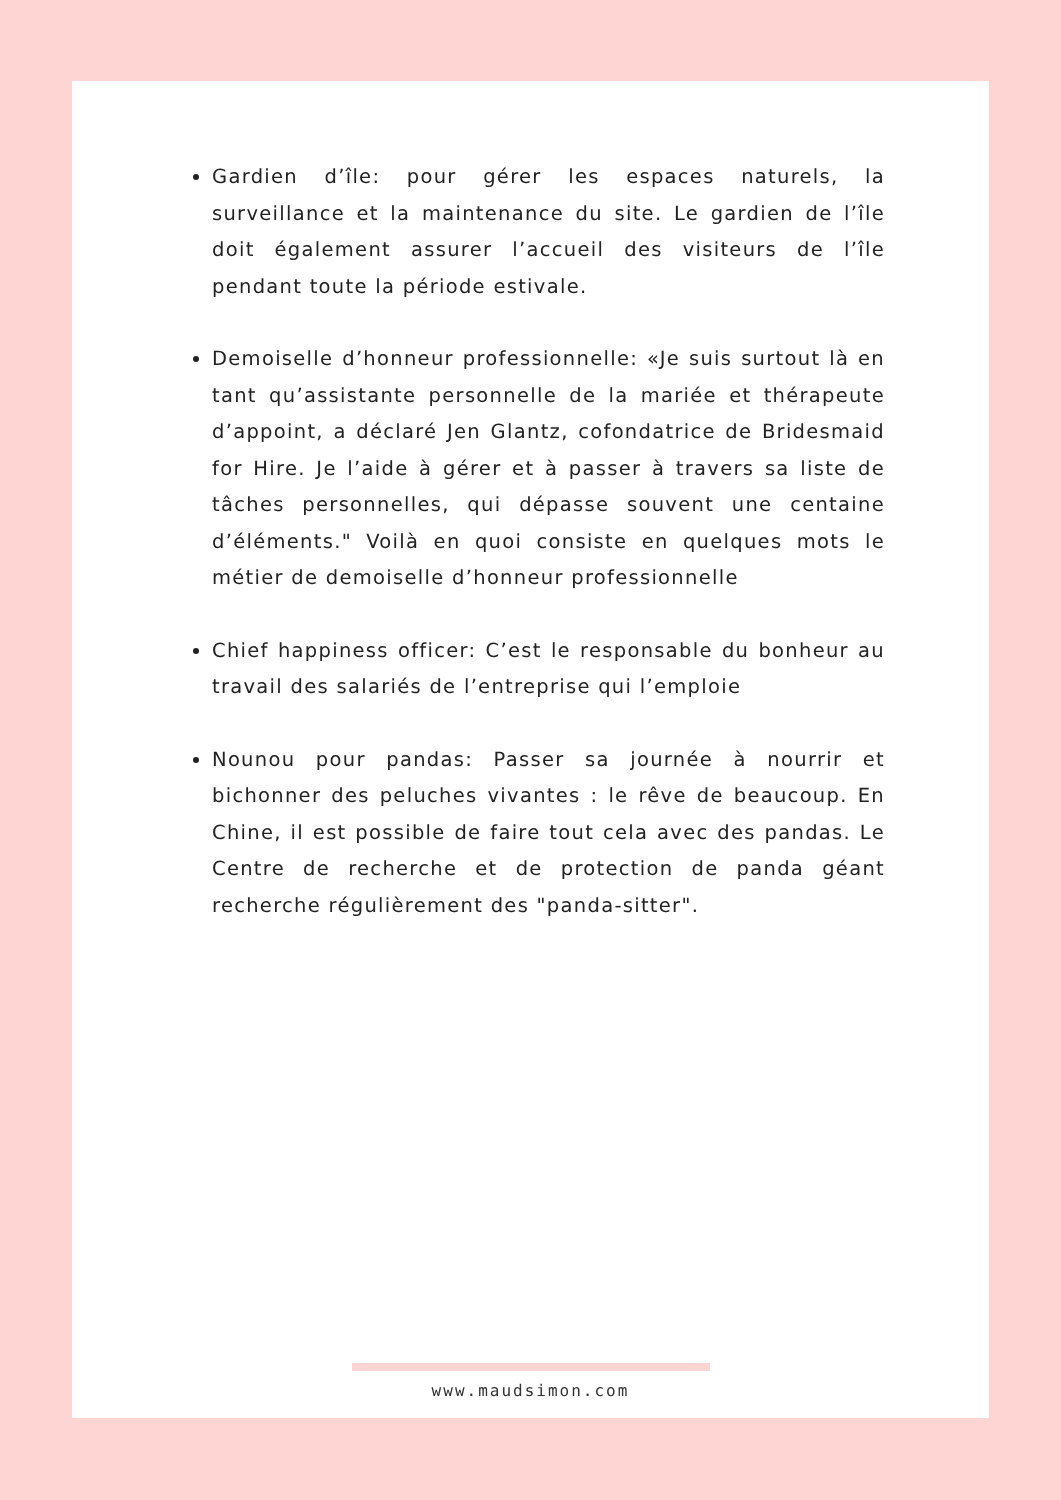Gardien d’île: pour gérer les espaces naturels, la surveillance et la maintenance du site. Le gardien de l’île doit également assurer l’accueil des visiteurs de l’île pendant toute la période estivale.
Demoiselle d’honneur professionnelle: «Je suis surtout là en tant qu’assistante personnelle de la mariée et thérapeute d’appoint, a déclaré Jen Glantz, cofondatrice de Bridesmaid for Hire. Je l’aide à gérer et à passer à travers sa liste de tâches personnelles, qui dépasse souvent une centaine d’éléments." Voilà en quoi consiste en quelques mots le métier de demoiselle d’honneur professionnelle
Chief happiness officer: C’est le responsable du bonheur au travail des salariés de l’entreprise qui l’emploie
Nounou pour pandas: Passer sa journée à nourrir et bichonner des peluches vivantes : le rêve de beaucoup. En Chine, il est possible de faire tout cela avec des pandas. Le Centre de recherche et de protection de panda géant recherche régulièrement des "panda-sitter".
www.maudsimon.com